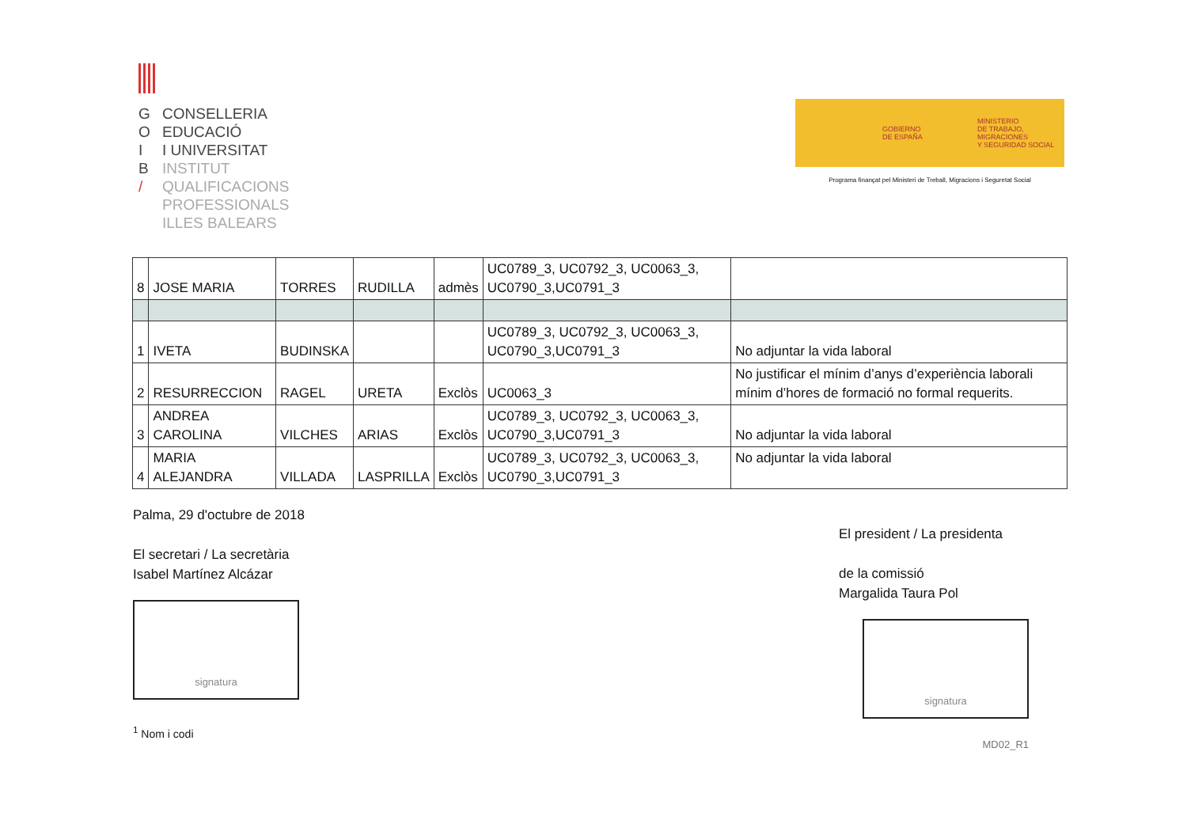G CONSELLERIA
O EDUCACIÓ
I I UNIVERSITAT
B INSTITUT
/ QUALIFICACIONS
PROFESSIONALS
ILLES BALEARS
GOBIERNO
DE ESPAÑA
MINISTERIO
DE TRABAJO, MIGRACIONES
Y SEGURIDAD SOCIAL
Programa finançat pel Ministeri de Treball, Migracions i Seguretat Social
| 8 | JOSE MARIA | TORRES | RUDILLA | admès | UC0789_3, UC0792_3, UC0063_3, UC0790_3,UC0791_3 | |
| 1 | IVETA | BUDINSKA | | | UC0789_3, UC0792_3, UC0063_3, UC0790_3,UC0791_3 | No adjuntar la vida laboral |
| 2 | RESURRECCION | RAGEL | URETA | Exclòs | UC0063_3 | No justificar el mínim d’anys d’experiència laborali mínim d’hores de formació no formal requerits. |
| 3 | ANDREA CAROLINA | VILCHES | ARIAS | Exclòs | UC0789_3, UC0792_3, UC0063_3, UC0790_3,UC0791_3 | No adjuntar la vida laboral |
| 4 | MARIA ALEJANDRA | VILLADA | LASPRILLA | Exclòs | UC0789_3, UC0792_3, UC0063_3, UC0790_3,UC0791_3 | No adjuntar la vida laboral |
Palma, 29 d'octubre de 2018
El secretari / La secretària
Isabel Martínez Alcázar
signatura
<sup>1</sup> Nom i codi
El president / La presidenta
de la comissió
Margalida Taura Pol
signatura
MD02_R1